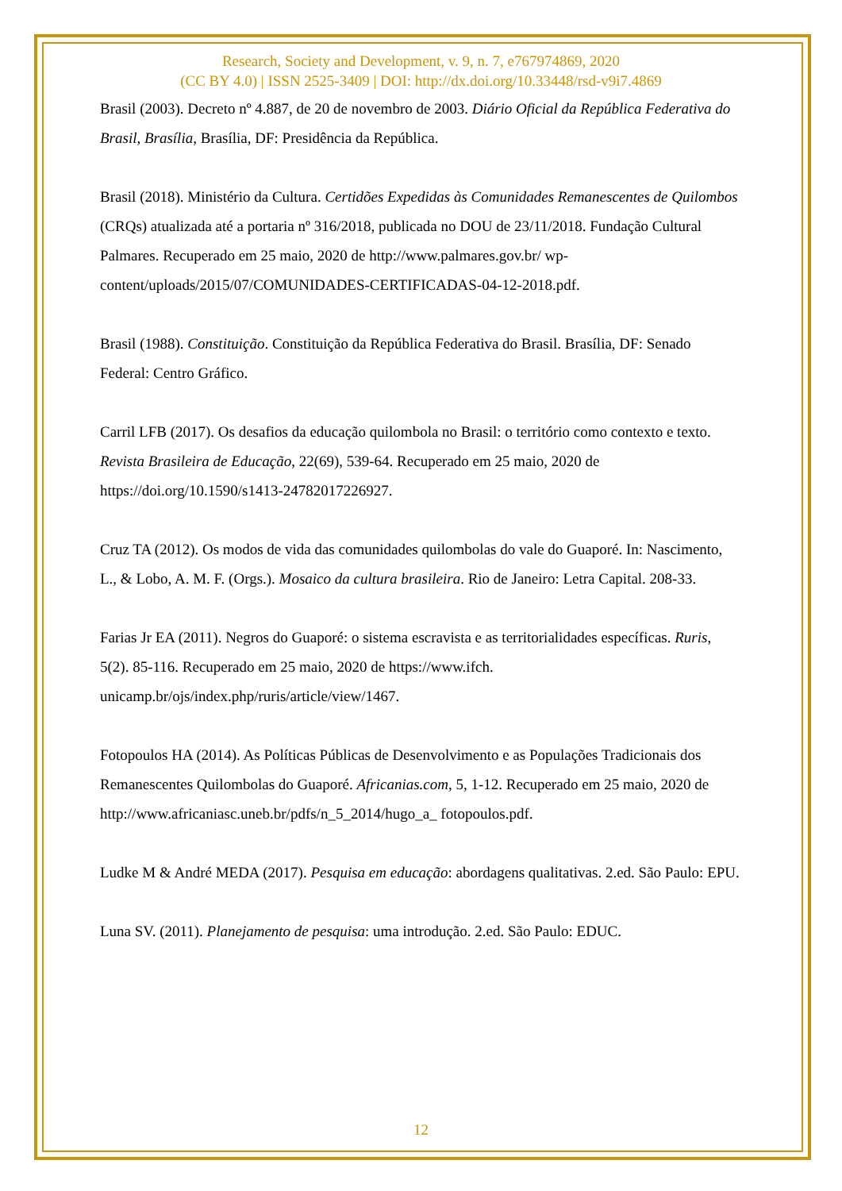Research, Society and Development, v. 9, n. 7, e767974869, 2020
(CC BY 4.0) | ISSN 2525-3409 | DOI: http://dx.doi.org/10.33448/rsd-v9i7.4869
Brasil (2003). Decreto nº 4.887, de 20 de novembro de 2003. Diário Oficial da República Federativa do Brasil, Brasília, Brasília, DF: Presidência da República.
Brasil (2018). Ministério da Cultura. Certidões Expedidas às Comunidades Remanescentes de Quilombos (CRQs) atualizada até a portaria nº 316/2018, publicada no DOU de 23/11/2018. Fundação Cultural Palmares. Recuperado em 25 maio, 2020 de http://www.palmares.gov.br/ wp-content/uploads/2015/07/COMUNIDADES-CERTIFICADAS-04-12-2018.pdf.
Brasil (1988). Constituição. Constituição da República Federativa do Brasil. Brasília, DF: Senado Federal: Centro Gráfico.
Carril LFB (2017). Os desafios da educação quilombola no Brasil: o território como contexto e texto. Revista Brasileira de Educação, 22(69), 539-64. Recuperado em 25 maio, 2020 de https://doi.org/10.1590/s1413-24782017226927.
Cruz TA (2012). Os modos de vida das comunidades quilombolas do vale do Guaporé. In: Nascimento, L., & Lobo, A. M. F. (Orgs.). Mosaico da cultura brasileira. Rio de Janeiro: Letra Capital. 208-33.
Farias Jr EA (2011). Negros do Guaporé: o sistema escravista e as territorialidades específicas. Ruris, 5(2). 85-116. Recuperado em 25 maio, 2020 de https://www.ifch. unicamp.br/ojs/index.php/ruris/article/view/1467.
Fotopoulos HA (2014). As Políticas Públicas de Desenvolvimento e as Populações Tradicionais dos Remanescentes Quilombolas do Guaporé. Africanias.com, 5, 1-12. Recuperado em 25 maio, 2020 de http://www.africaniasc.uneb.br/pdfs/n_5_2014/hugo_a_ fotopoulos.pdf.
Ludke M & André MEDA (2017). Pesquisa em educação: abordagens qualitativas. 2.ed. São Paulo: EPU.
Luna SV. (2011). Planejamento de pesquisa: uma introdução. 2.ed. São Paulo: EDUC.
12